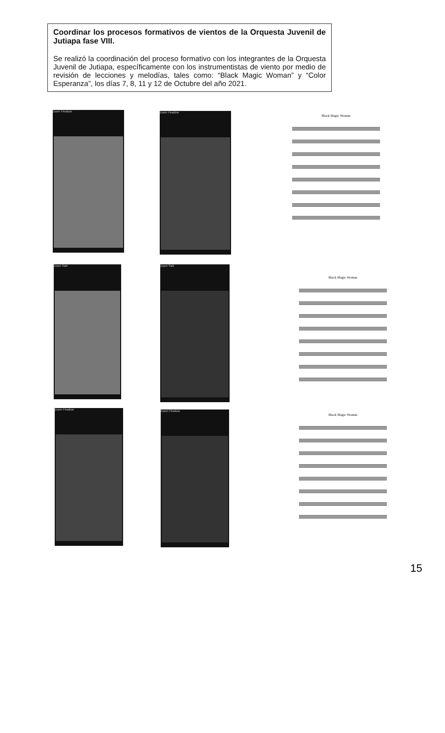Coordinar los procesos formativos de vientos de la Orquesta Juvenil de Jutiapa fase VIII.
Se realizó la coordinación del proceso formativo con los integrantes de la Orquesta Juvenil de Jutiapa, específicamente con los instrumentistas de viento por medio de revisión de lecciones y melodías, tales como: “Black Magic Woman” y “Color Esperanza”, los días 7, 8, 11 y 12 de Octubre del año 2021.
Zoom Finalizar Zoom Finalizar
Zoom Salir Zoom Salir
Zoom Finalizar Zoom Finalizar
Black Magic Woman
Black Magic Woman
Black Magic Woman
15